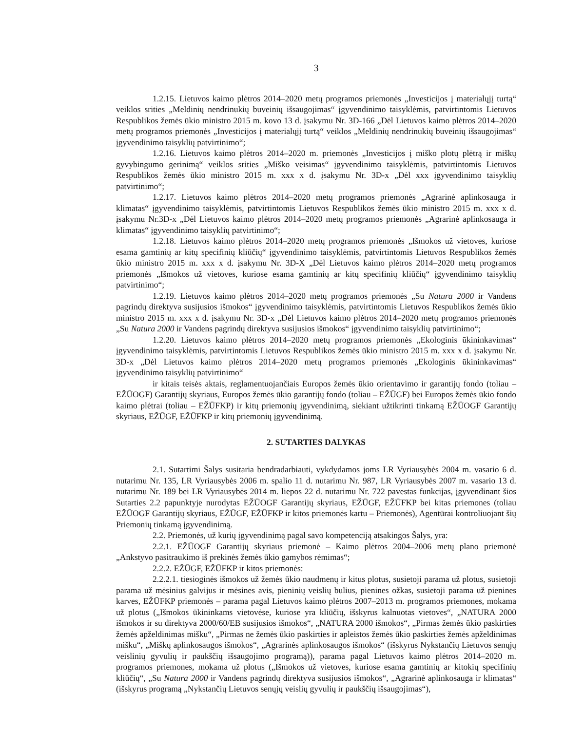3
1.2.15. Lietuvos kaimo plėtros 2014–2020 metų programos priemonės „Investicijos į materialųjį turtą“ veiklos srities „Meldinių nendrinukių buveinių išsaugojimas“ įgyvendinimo taisyklėmis, patvirtintomis Lietuvos Respublikos žemės ūkio ministro 2015 m. kovo 13 d. įsakymu Nr. 3D-166 „Dėl Lietuvos kaimo plėtros 2014–2020 metų programos priemonės „Investicijos į materialųjį turtą“ veiklos „Meldinių nendrinukių buveinių išsaugojimas“ įgyvendinimo taisyklių patvirtinimo“;
1.2.16. Lietuvos kaimo plėtros 2014–2020 m. priemonės „Investicijos į miško plotų plėtrą ir miškų gyvybingumo gerinimą“ veiklos srities „Miško veisimas“ įgyvendinimo taisyklėmis, patvirtintomis Lietuvos Respublikos žemės ūkio ministro 2015 m. xxx x d. įsakymu Nr. 3D-x „Dėl xxx įgyvendinimo taisyklių patvirtinimo“;
1.2.17. Lietuvos kaimo plėtros 2014–2020 metų programos priemonės „Agrarinė aplinkosauga ir klimatas“ įgyvendinimo taisyklėmis, patvirtintomis Lietuvos Respublikos žemės ūkio ministro 2015 m. xxx x d. įsakymu Nr.3D-x „Dėl Lietuvos kaimo plėtros 2014–2020 metų programos priemonės „Agrarinė aplinkosauga ir klimatas“ įgyvendinimo taisyklių patvirtinimo“;
1.2.18. Lietuvos kaimo plėtros 2014–2020 metų programos priemonės „Išmokos už vietoves, kuriose esama gamtinių ar kitų specifinių kliūčių“ įgyvendinimo taisyklėmis, patvirtintomis Lietuvos Respublikos žemės ūkio ministro 2015 m. xxx x d. įsakymu Nr. 3D-X „Dėl Lietuvos kaimo plėtros 2014–2020 metų programos priemonės „Išmokos už vietoves, kuriose esama gamtinių ar kitų specifinių kliūčių“ įgyvendinimo taisyklių patvirtinimo“;
1.2.19. Lietuvos kaimo plėtros 2014–2020 metų programos priemonės „Su Natura 2000 ir Vandens pagrindų direktyva susijusios išmokos“ įgyvendinimo taisyklėmis, patvirtintomis Lietuvos Respublikos žemės ūkio ministro 2015 m. xxx x d. įsakymu Nr. 3D-x „Dėl Lietuvos kaimo plėtros 2014–2020 metų programos priemonės „Su Natura 2000 ir Vandens pagrindų direktyva susijusios išmokos“ įgyvendinimo taisyklių patvirtinimo“;
1.2.20. Lietuvos kaimo plėtros 2014–2020 metų programos priemonės „Ekologinis ūkininkavimas“ įgyvendinimo taisyklėmis, patvirtintomis Lietuvos Respublikos žemės ūkio ministro 2015 m. xxx x d. įsakymu Nr. 3D-x „Dėl Lietuvos kaimo plėtros 2014–2020 metų programos priemonės „Ekologinis ūkininkavimas“ įgyvendinimo taisyklių patvirtinimo“
ir kitais teisės aktais, reglamentuojančiais Europos žemės ūkio orientavimo ir garantijų fondo (toliau – EŽŪOGF) Garantijų skyriaus, Europos žemės ūkio garantijų fondo (toliau – EŽŪGF) bei Europos žemės ūkio fondo kaimo plėtrai (toliau – EŽŪFKP) ir kitų priemonių įgyvendinimą, siekiant užtikrinti tinkamą EŽŪOGF Garantijų skyriaus, EŽŪGF, EŽŪFKP ir kitų priemonių įgyvendinimą.
2. SUTARTIES DALYKAS
2.1. Sutartimi Šalys susitaria bendradarbiauti, vykdydamos joms LR Vyriausybės 2004 m. vasario 6 d. nutarimu Nr. 135, LR Vyriausybės 2006 m. spalio 11 d. nutarimu Nr. 987, LR Vyriausybės 2007 m. vasario 13 d. nutarimu Nr. 189 bei LR Vyriausybės 2014 m. liepos 22 d. nutarimu Nr. 722 pavestas funkcijas, įgyvendinant šios Sutarties 2.2 papunktyje nurodytas EŽŪOGF Garantijų skyriaus, EŽŪGF, EŽŪFKP bei kitas priemones (toliau EŽŪOGF Garantijų skyriaus, EŽŪGF, EŽŪFKP ir kitos priemonės kartu – Priemonės), Agentūrai kontroliuojant šių Priemonių tinkamą įgyvendinimą.
2.2. Priemonės, už kurių įgyvendinimą pagal savo kompetenciją atsakingos Šalys, yra:
2.2.1. EŽŪOGF Garantijų skyriaus priemonė – Kaimo plėtros 2004–2006 metų plano priemonė „Ankstyvo pasitraukimo iš prekinės žemės ūkio gamybos rėmimas“;
2.2.2. EŽŪGF, EŽŪFKP ir kitos priemonės:
2.2.2.1. tiesioginės išmokos už žemės ūkio naudmenų ir kitus plotus, susietoji parama už plotus, susietoji parama už mėsinius galvijus ir mėsines avis, pieninių veislių bulius, pienines ožkas, susietoji parama už pienines karves, EŽŪFKP priemonės – parama pagal Lietuvos kaimo plėtros 2007–2013 m. programos priemones, mokama už plotus („Išmokos ūkininkams vietovėse, kuriose yra kliūčių, išskyrus kalnuotas vietoves“, „NATURA 2000 išmokos ir su direktyva 2000/60/EB susijusios išmokos“, „NATURA 2000 išmokos“, „Pirmas žemės ūkio paskirties žemės apželdinimas mišku“, „Pirmas ne žemės ūkio paskirties ir apleistos žemės ūkio paskirties žemės apželdinimas mišku“, „Miškų aplinkosaugos išmokos“, „Agrarinės aplinkosaugos išmokos“ (išskyrus Nykstančių Lietuvos senųjų veislinių gyvulių ir paukščių išsaugojimo programą)), parama pagal Lietuvos kaimo plėtros 2014–2020 m. programos priemones, mokama už plotus („Išmokos už vietoves, kuriose esama gamtinių ar kitokių specifinių kliūčių“, „Su Natura 2000 ir Vandens pagrindų direktyva susijusios išmokos“, „Agrarinė aplinkosauga ir klimatas“ (išskyrus programą „Nykstančių Lietuvos senųjų veislių gyvulių ir paukščių išsaugojimas“),